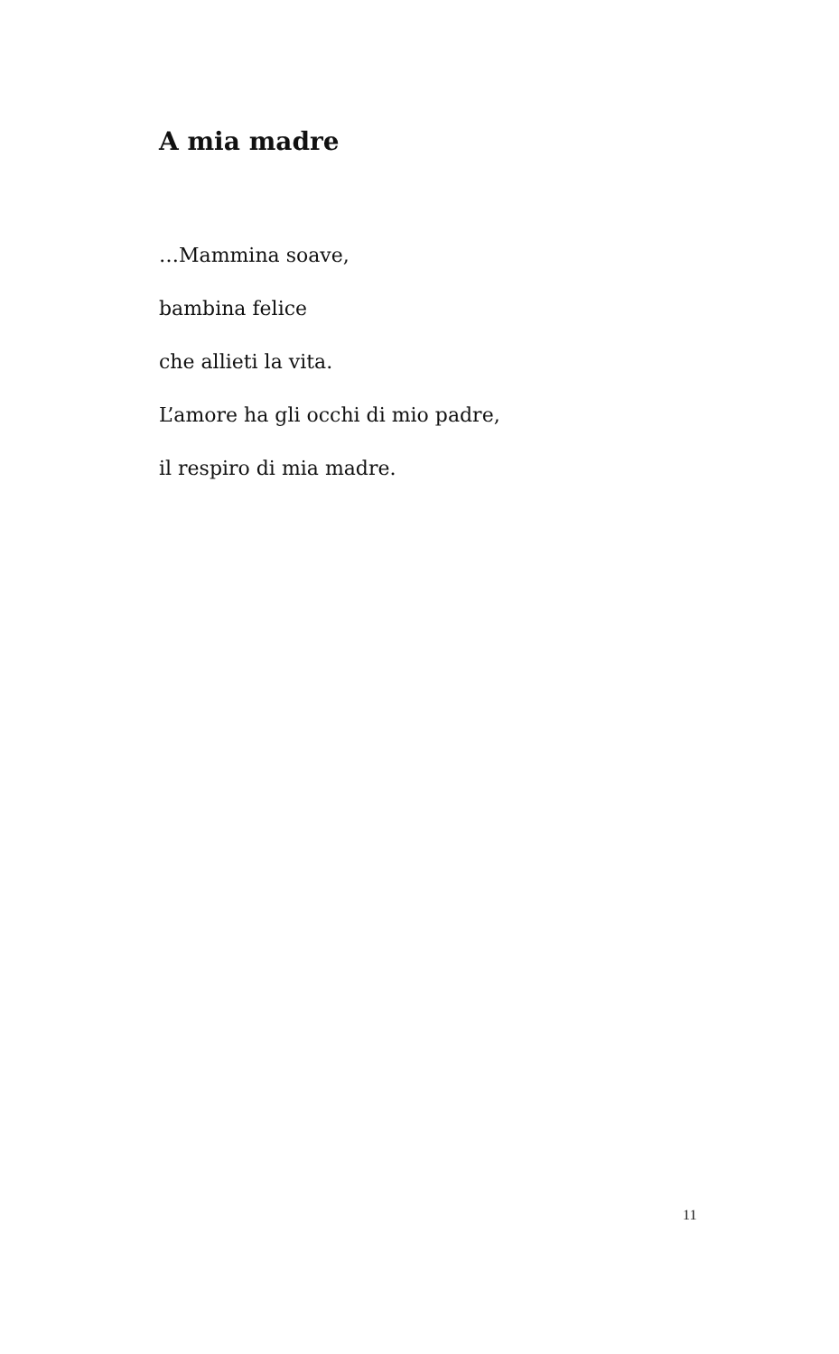A mia madre
…Mammina soave,
bambina felice
che allieti la vita.
L’amore ha gli occhi di mio padre,
il respiro di mia madre.
11